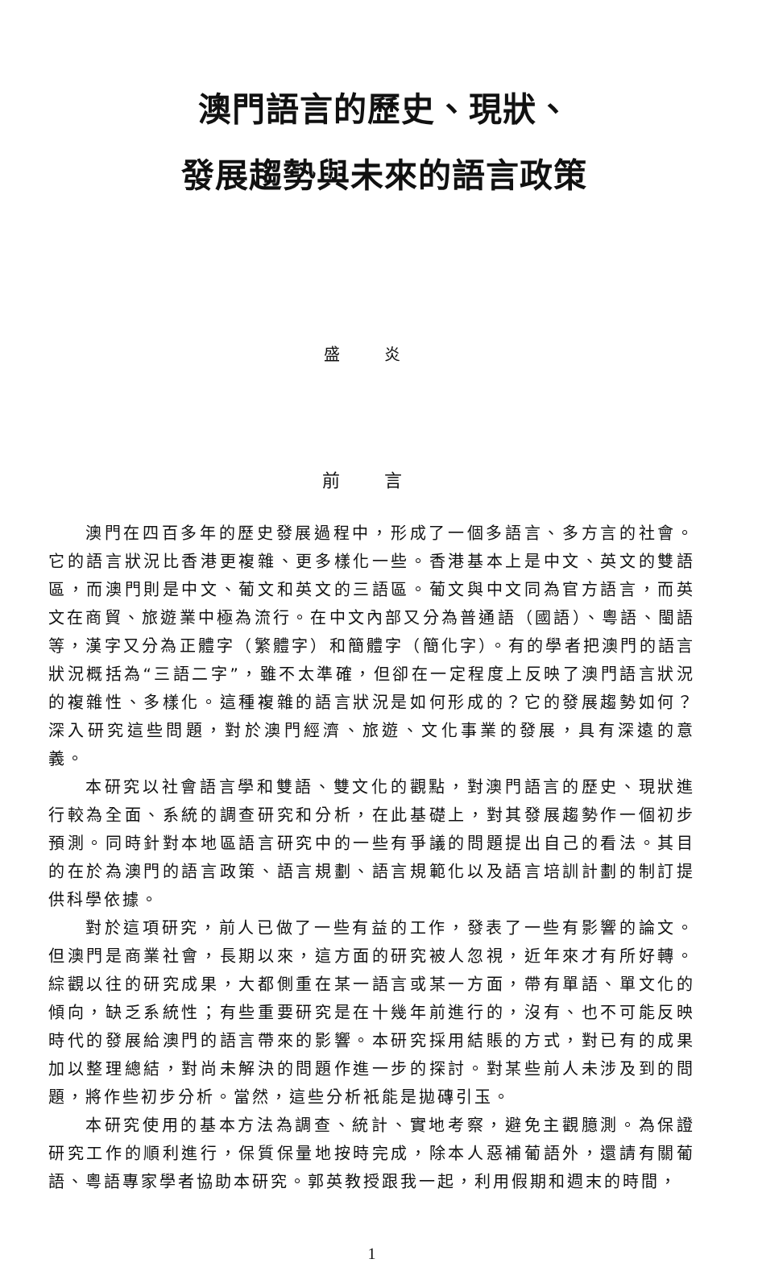澳門語言的歷史、現狀、
發展趨勢與未來的語言政策
盛 炎
前 言
澳門在四百多年的歷史發展過程中，形成了一個多語言、多方言的社會。它的語言狀況比香港更複雜、更多樣化一些。香港基本上是中文、英文的雙語區，而澳門則是中文、葡文和英文的三語區。葡文與中文同為官方語言，而英文在商貿、旅遊業中極為流行。在中文內部又分為普通語（國語）、粵語、閩語等，漢字又分為正體字（繁體字）和簡體字（簡化字）。有的學者把澳門的語言狀況概括為“三語二字”，雖不太準確，但卻在一定程度上反映了澳門語言狀況的複雜性、多樣化。這種複雜的語言狀況是如何形成的？它的發展趨勢如何？深入研究這些問題，對於澳門經濟、旅遊、文化事業的發展，具有深遠的意義。
本研究以社會語言學和雙語、雙文化的觀點，對澳門語言的歷史、現狀進行較為全面、系統的調查研究和分析，在此基礎上，對其發展趨勢作一個初步預測。同時針對本地區語言研究中的一些有爭議的問題提出自己的看法。其目的在於為澳門的語言政策、語言規劃、語言規範化以及語言培訓計劃的制訂提供科學依據。
對於這項研究，前人已做了一些有益的工作，發表了一些有影響的論文。但澳門是商業社會，長期以來，這方面的研究被人忽視，近年來才有所好轉。綜觀以往的研究成果，大都側重在某一語言或某一方面，帶有單語、單文化的傾向，缺乏系統性；有些重要研究是在十幾年前進行的，沒有、也不可能反映時代的發展給澳門的語言帶來的影響。本研究採用結賬的方式，對已有的成果加以整理總結，對尚未解決的問題作進一步的探討。對某些前人未涉及到的問題，將作些初步分析。當然，這些分析衹能是拋磚引玉。
本研究使用的基本方法為調查、統計、實地考察，避免主觀臆測。為保證研究工作的順利進行，保質保量地按時完成，除本人惡補葡語外，還請有關葡語、粵語專家學者協助本研究。郭英教授跟我一起，利用假期和週末的時間，
1